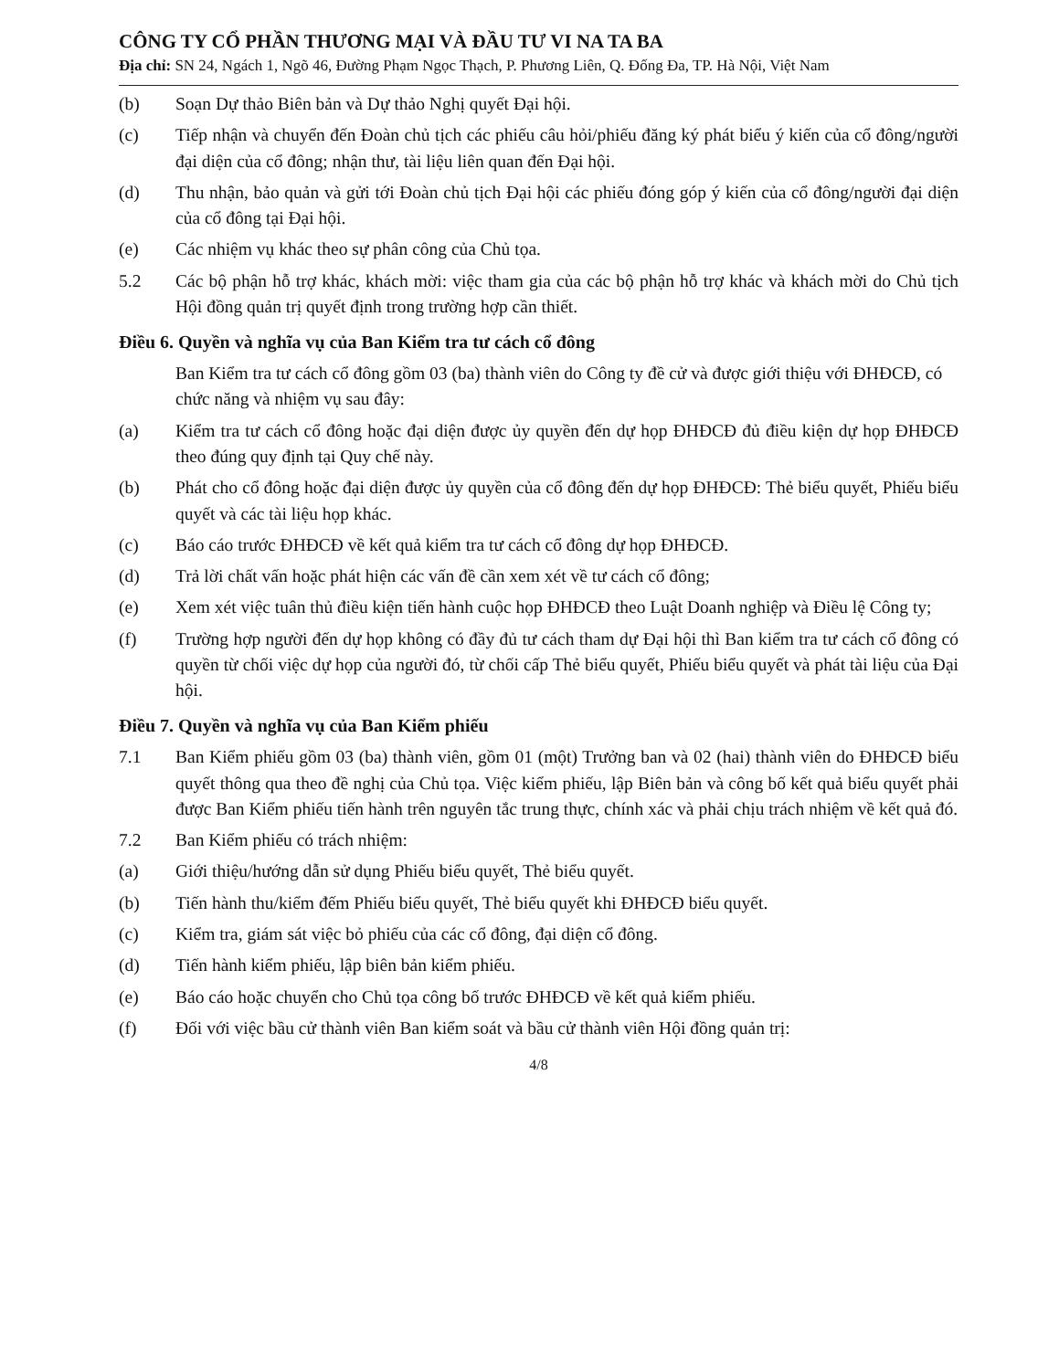CÔNG TY CỔ PHẦN THƯƠNG MẠI VÀ ĐẦU TƯ VI NA TA BA
Địa chỉ: SN 24, Ngách 1, Ngõ 46, Đường Phạm Ngọc Thạch, P. Phương Liên, Q. Đống Đa, TP. Hà Nội, Việt Nam
(b) Soạn Dự thảo Biên bản và Dự thảo Nghị quyết Đại hội.
(c) Tiếp nhận và chuyển đến Đoàn chủ tịch các phiếu câu hỏi/phiếu đăng ký phát biểu ý kiến của cổ đông/người đại diện của cổ đông; nhận thư, tài liệu liên quan đến Đại hội.
(d) Thu nhận, bảo quản và gửi tới Đoàn chủ tịch Đại hội các phiếu đóng góp ý kiến của cổ đông/người đại diện của cổ đông tại Đại hội.
(e) Các nhiệm vụ khác theo sự phân công của Chủ tọa.
5.2 Các bộ phận hỗ trợ khác, khách mời: việc tham gia của các bộ phận hỗ trợ khác và khách mời do Chủ tịch Hội đồng quản trị quyết định trong trường hợp cần thiết.
Điều 6. Quyền và nghĩa vụ của Ban Kiểm tra tư cách cổ đông
Ban Kiểm tra tư cách cổ đông gồm 03 (ba) thành viên do Công ty đề cử và được giới thiệu với ĐHĐCĐ, có chức năng và nhiệm vụ sau đây:
(a) Kiểm tra tư cách cổ đông hoặc đại diện được ủy quyền đến dự họp ĐHĐCĐ đủ điều kiện dự họp ĐHĐCĐ theo đúng quy định tại Quy chế này.
(b) Phát cho cổ đông hoặc đại diện được ủy quyền của cổ đông đến dự họp ĐHĐCĐ: Thẻ biểu quyết, Phiếu biểu quyết và các tài liệu họp khác.
(c) Báo cáo trước ĐHĐCĐ về kết quả kiểm tra tư cách cổ đông dự họp ĐHĐCĐ.
(d) Trả lời chất vấn hoặc phát hiện các vấn đề cần xem xét về tư cách cổ đông;
(e) Xem xét việc tuân thủ điều kiện tiến hành cuộc họp ĐHĐCĐ theo Luật Doanh nghiệp và Điều lệ Công ty;
(f) Trường hợp người đến dự họp không có đầy đủ tư cách tham dự Đại hội thì Ban kiểm tra tư cách cổ đông có quyền từ chối việc dự họp của người đó, từ chối cấp Thẻ biểu quyết, Phiếu biểu quyết và phát tài liệu của Đại hội.
Điều 7. Quyền và nghĩa vụ của Ban Kiểm phiếu
7.1 Ban Kiểm phiếu gồm 03 (ba) thành viên, gồm 01 (một) Trưởng ban và 02 (hai) thành viên do ĐHĐCĐ biểu quyết thông qua theo đề nghị của Chủ tọa. Việc kiểm phiếu, lập Biên bản và công bố kết quả biểu quyết phải được Ban Kiểm phiếu tiến hành trên nguyên tắc trung thực, chính xác và phải chịu trách nhiệm về kết quả đó.
7.2 Ban Kiểm phiếu có trách nhiệm:
(a) Giới thiệu/hướng dẫn sử dụng Phiếu biểu quyết, Thẻ biểu quyết.
(b) Tiến hành thu/kiểm đếm Phiếu biểu quyết, Thẻ biểu quyết khi ĐHĐCĐ biểu quyết.
(c) Kiểm tra, giám sát việc bỏ phiếu của các cổ đông, đại diện cổ đông.
(d) Tiến hành kiểm phiếu, lập biên bản kiểm phiếu.
(e) Báo cáo hoặc chuyển cho Chủ tọa công bố trước ĐHĐCĐ về kết quả kiểm phiếu.
(f) Đối với việc bầu cử thành viên Ban kiểm soát và bầu cử thành viên Hội đồng quản trị:
4/8